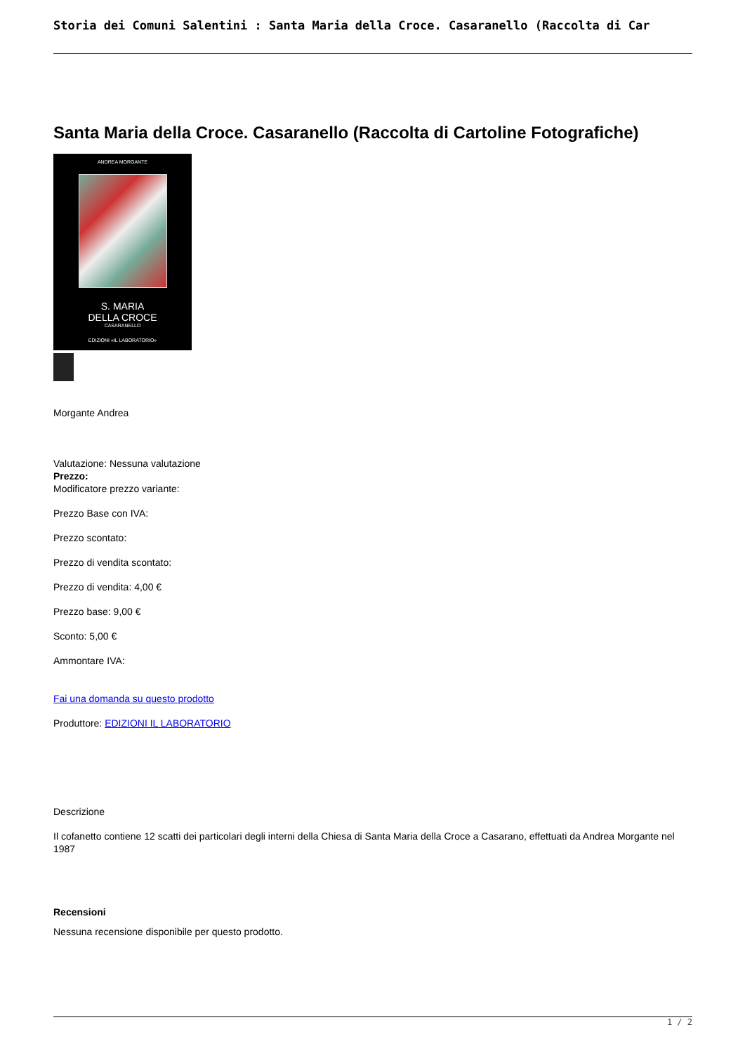Storia dei Comuni Salentini : Santa Maria della Croce. Casaranello (Raccolta di Car
Santa Maria della Croce. Casaranello (Raccolta di Cartoline Fotografiche)
ANDREA MORGANTE
S. MARIA
DELLA CROCE
CASARANELLO
EDIZIONI «IL LABORATORIO»
Morgante Andrea
Valutazione: Nessuna valutazione
Prezzo:
Modificatore prezzo variante:
Prezzo Base con IVA:
Prezzo scontato:
Prezzo di vendita scontato:
Prezzo di vendita: 4,00 €
Prezzo base: 9,00 €
Sconto: 5,00 €
Ammontare IVA:
Fai una domanda su questo prodotto
Produttore: EDIZIONI IL LABORATORIO
Descrizione
Il cofanetto contiene 12 scatti dei particolari degli interni della Chiesa di Santa Maria della Croce a Casarano, effettuati da Andrea Morgante nel 1987
Recensioni
Nessuna recensione disponibile per questo prodotto.
1 / 2